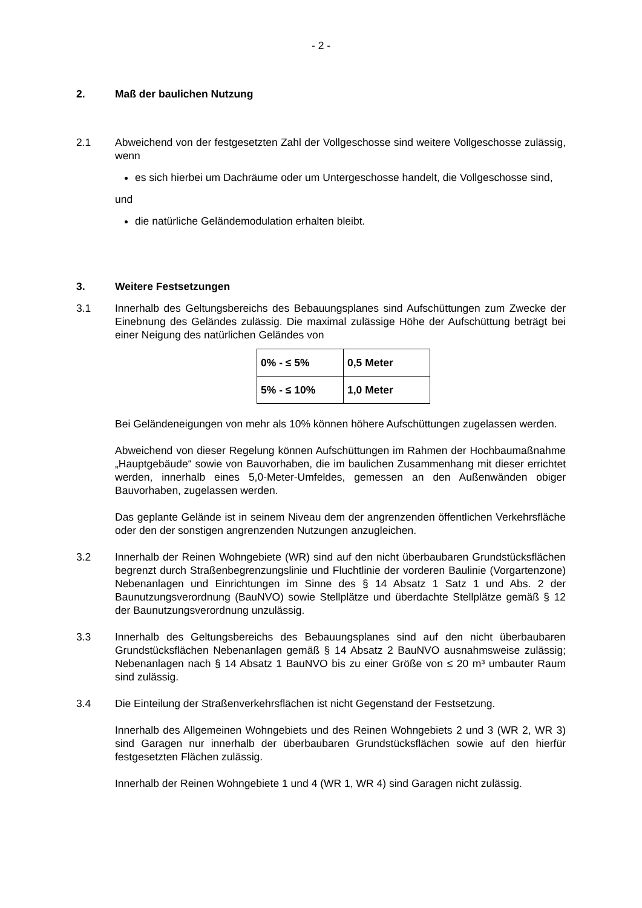- 2 -
2. Maß der baulichen Nutzung
2.1 Abweichend von der festgesetzten Zahl der Vollgeschosse sind weitere Vollgeschosse zulässig, wenn
es sich hierbei um Dachräume oder um Untergeschosse handelt, die Vollgeschosse sind,
und
die natürliche Geländemodulation erhalten bleibt.
3. Weitere Festsetzungen
3.1 Innerhalb des Geltungsbereichs des Bebauungsplanes sind Aufschüttungen zum Zwecke der Einebnung des Geländes zulässig. Die maximal zulässige Höhe der Aufschüttung beträgt bei einer Neigung des natürlichen Geländes von
| 0% - ≤ 5% | 0,5 Meter |
| 5% - ≤ 10% | 1,0 Meter |
Bei Geländeneigungen von mehr als 10% können höhere Aufschüttungen zugelassen werden.
Abweichend von dieser Regelung können Aufschüttungen im Rahmen der Hochbaumaßnahme „Hauptgebäude“ sowie von Bauvorhaben, die im baulichen Zusammenhang mit dieser errichtet werden, innerhalb eines 5,0-Meter-Umfeldes, gemessen an den Außenwänden obiger Bauvorhaben, zugelassen werden.
Das geplante Gelände ist in seinem Niveau dem der angrenzenden öffentlichen Verkehrsfläche oder den der sonstigen angrenzenden Nutzungen anzugleichen.
3.2 Innerhalb der Reinen Wohngebiete (WR) sind auf den nicht überbaubaren Grundstücksflächen begrenzt durch Straßenbegrenzungslinie und Fluchtlinie der vorderen Baulinie (Vorgartenzone) Nebenanlagen und Einrichtungen im Sinne des § 14 Absatz 1 Satz 1 und Abs. 2 der Baunutzungsverordnung (BauNVO) sowie Stellplätze und überdachte Stellplätze gemäß § 12 der Baunutzungsverordnung unzulässig.
3.3 Innerhalb des Geltungsbereichs des Bebauungsplanes sind auf den nicht überbaubaren Grundstücksflächen Nebenanlagen gemäß § 14 Absatz 2 BauNVO ausnahmsweise zulässig; Nebenanlagen nach § 14 Absatz 1 BauNVO bis zu einer Größe von ≤ 20 m³ umbauter Raum sind zulässig.
3.4 Die Einteilung der Straßenverkehrsflächen ist nicht Gegenstand der Festsetzung.
Innerhalb des Allgemeinen Wohngebiets und des Reinen Wohngebiets 2 und 3 (WR 2, WR 3) sind Garagen nur innerhalb der überbaubaren Grundstücksflächen sowie auf den hierfür festgesetzten Flächen zulässig.
Innerhalb der Reinen Wohngebiete 1 und 4 (WR 1, WR 4) sind Garagen nicht zulässig.